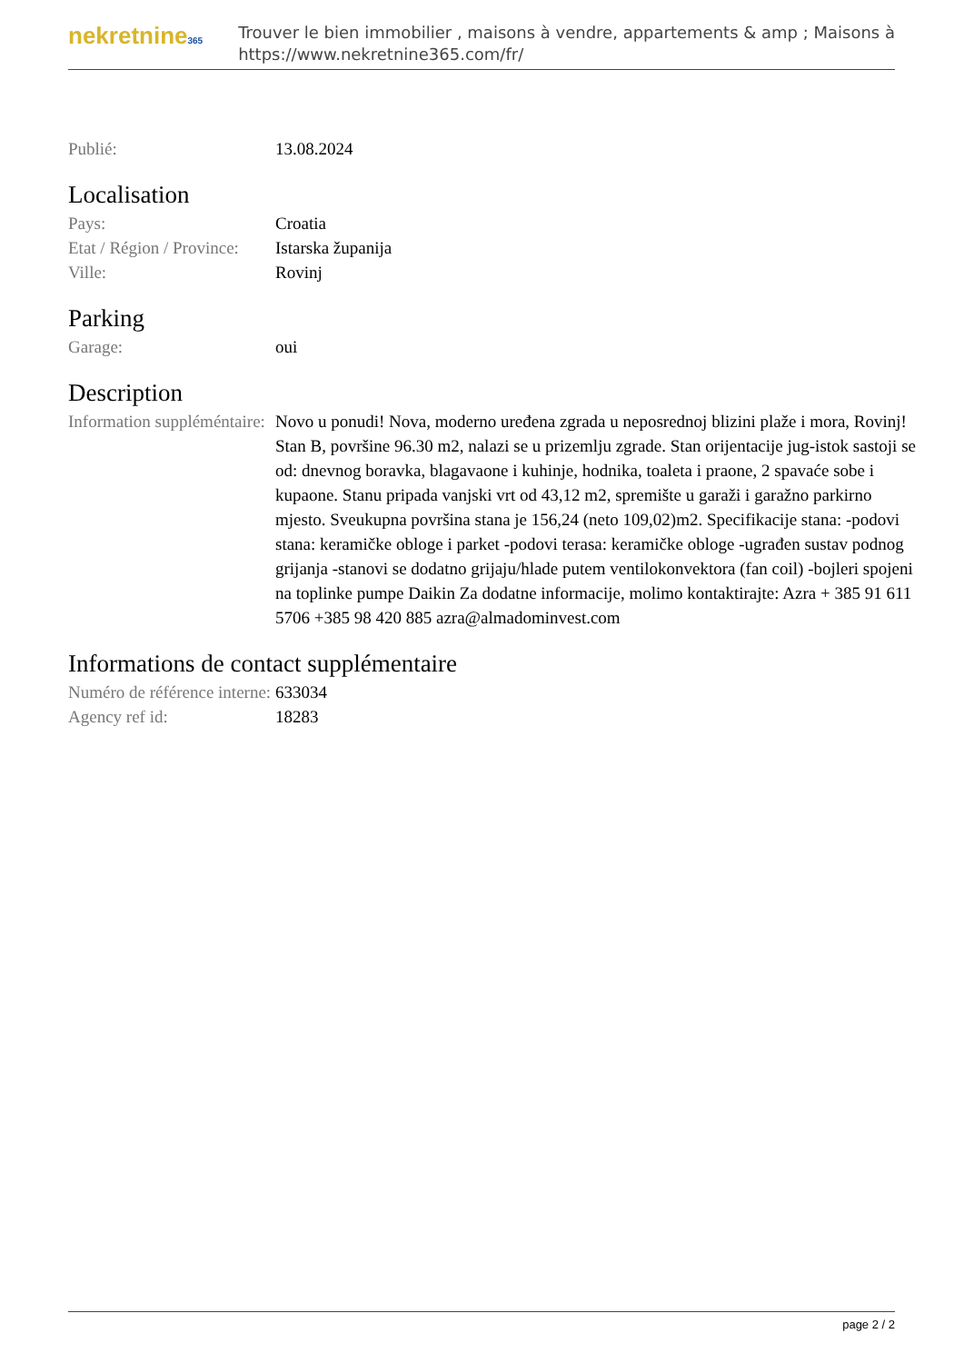nekretnine365
Trouver le bien immobilier , maisons à vendre, appartements & amp ; Maisons à
https://www.nekretnine365.com/fr/
| Publié: | 13.08.2024 |
Localisation
| Pays: | Croatia |
| Etat / Région / Province: | Istarska županija |
| Ville: | Rovinj |
Parking
| Garage: | oui |
Description
| Information suppléméntaire: | Novo u ponudi! Nova, moderno uređena zgrada u neposrednoj blizini plaže i mora, Rovinj! Stan B, površine 96.30 m2, nalazi se u prizemlju zgrade. Stan orijentacije jug-istok sastoji se od: dnevnog boravka, blagavaone i kuhinje, hodnika, toaleta i praone, 2 spavaće sobe i kupaone. Stanu pripada vanjski vrt od 43,12 m2, spremište u garaži i garažno parkirno mjesto. Sveukupna površina stana je 156,24 (neto 109,02)m2. Specifikacije stana: -podovi stana: keramičke obloge i parket -podovi terasa: keramičke obloge -ugrađen sustav podnog grijanja -stanovi se dodatno grijaju/hlade putem ventilokonvektora (fan coil) -bojleri spojeni na toplinke pumpe Daikin Za dodatne informacije, molimo kontaktirajte: Azra + 385 91 611 5706 +385 98 420 885 azra@almadominvest.com |
Informations de contact supplémentaire
| Numéro de référence interne: | 633034 |
| Agency ref id: | 18283 |
page 2 / 2